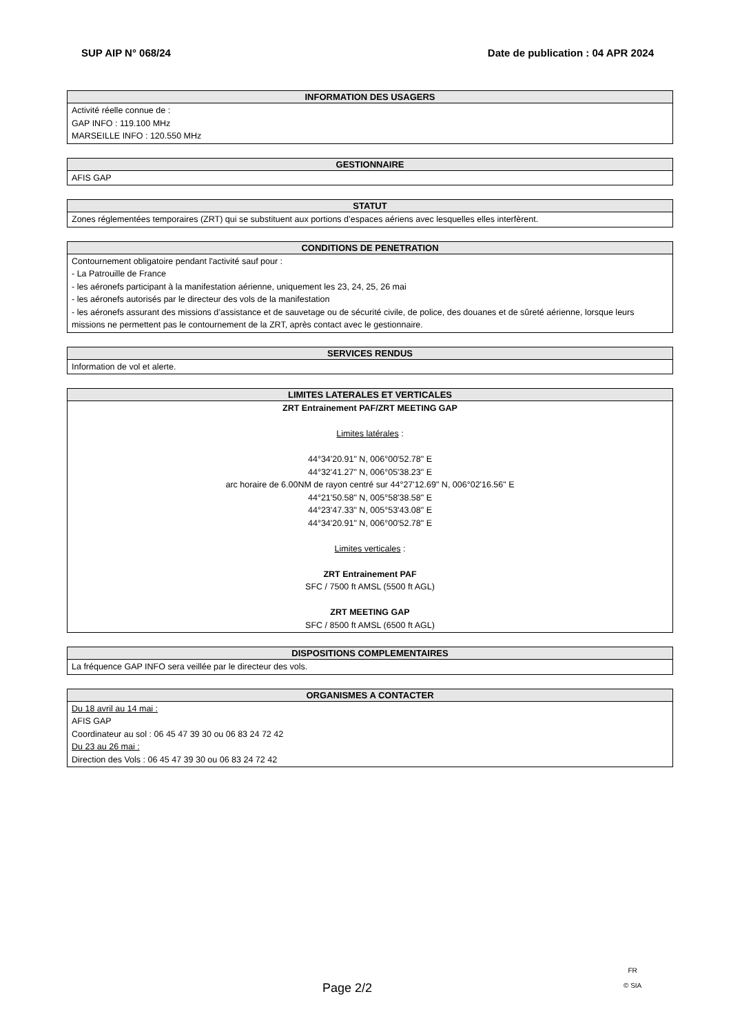SUP AIP N° 068/24 Date de publication : 04 APR 2024
| INFORMATION DES USAGERS |
| --- |
| Activité réelle connue de : GAP INFO : 119.100 MHz MARSEILLE INFO : 120.550 MHz |
| GESTIONNAIRE |
| --- |
| AFIS GAP |
| STATUT |
| --- |
| Zones réglementées temporaires (ZRT) qui se substituent aux portions d’espaces aériens avec lesquelles elles interfèrent. |
| CONDITIONS DE PENETRATION |
| --- |
| Contournement obligatoire pendant l'activité sauf pour : - La Patrouille de France - les aéronefs participant à la manifestation aérienne, uniquement les 23, 24, 25, 26 mai - les aéronefs autorisés par le directeur des vols de la manifestation - les aéronefs assurant des missions d’assistance et de sauvetage ou de sécurité civile, de police, des douanes et de sûreté aérienne, lorsque leurs missions ne permettent pas le contournement de la ZRT, après contact avec le gestionnaire. |
| SERVICES RENDUS |
| --- |
| Information de vol et alerte. |
| LIMITES LATERALES ET VERTICALES |
| --- |
| ZRT Entrainement PAF/ZRT MEETING GAP Limites latérales : 44°34'20.91" N, 006°00'52.78" E 44°32'41.27" N, 006°05'38.23" E arc horaire de 6.00NM de rayon centré sur 44°27'12.69" N, 006°02'16.56" E 44°21'50.58" N, 005°58'38.58" E 44°23'47.33" N, 005°53'43.08" E 44°34'20.91" N, 006°00'52.78" E Limites verticales : ZRT Entrainement PAF SFC / 7500 ft AMSL (5500 ft AGL) ZRT MEETING GAP SFC / 8500 ft AMSL (6500 ft AGL) |
| DISPOSITIONS COMPLEMENTAIRES |
| --- |
| La fréquence GAP INFO sera veillée par le directeur des vols. |
| ORGANISMES A CONTACTER |
| --- |
| Du 18 avril au 14 mai : AFIS GAP Coordinateur au sol : 06 45 47 39 30 ou 06 83 24 72 42 Du 23 au 26 mai : Direction des Vols : 06 45 47 39 30 ou 06 83 24 72 42 |
Page 2/2
FR
© SIA